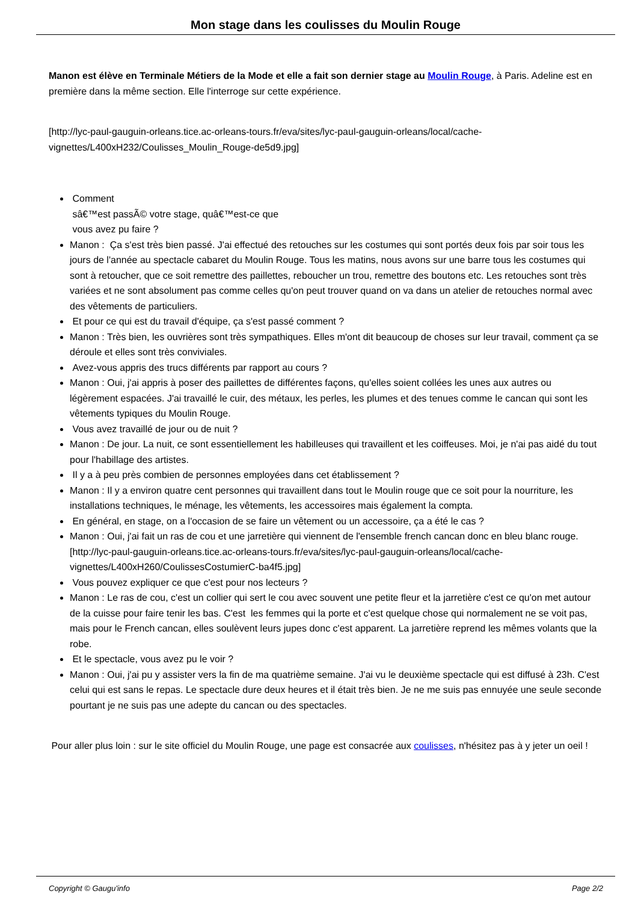Mon stage dans les coulisses du Moulin Rouge
Manon est élève en Terminale Métiers de la Mode et elle a fait son dernier stage au Moulin Rouge, à Paris. Adeline est en première dans la même section. Elle l'interroge sur cette expérience.
[http://lyc-paul-gauguin-orleans.tice.ac-orleans-tours.fr/eva/sites/lyc-paul-gauguin-orleans/local/cache-vignettes/L400xH232/Coulisses_Moulin_Rouge-de5d9.jpg]
Comment
sâ€™est passÃ© votre stage, quâ€™est-ce que
vous avez pu faire ?
Manon : Ça s'est très bien passé. J'ai effectué des retouches sur les costumes qui sont portés deux fois par soir tous les jours de l'année au spectacle cabaret du Moulin Rouge. Tous les matins, nous avons sur une barre tous les costumes qui sont à retoucher, que ce soit remettre des paillettes, reboucher un trou, remettre des boutons etc. Les retouches sont très variées et ne sont absolument pas comme celles qu'on peut trouver quand on va dans un atelier de retouches normal avec des vêtements de particuliers.
Et pour ce qui est du travail d'équipe, ça s'est passé comment ?
Manon : Très bien, les ouvrières sont très sympathiques. Elles m'ont dit beaucoup de choses sur leur travail, comment ça se déroule et elles sont très conviviales.
Avez-vous appris des trucs différents par rapport au cours ?
Manon : Oui, j'ai appris à poser des paillettes de différentes façons, qu'elles soient collées les unes aux autres ou légèrement espacées. J'ai travaillé le cuir, des métaux, les perles, les plumes et des tenues comme le cancan qui sont les vêtements typiques du Moulin Rouge.
Vous avez travaillé de jour ou de nuit ?
Manon : De jour. La nuit, ce sont essentiellement les habilleuses qui travaillent et les coiffeuses. Moi, je n'ai pas aidé du tout pour l'habillage des artistes.
Il y a à peu près combien de personnes employées dans cet établissement ?
Manon : Il y a environ quatre cent personnes qui travaillent dans tout le Moulin rouge que ce soit pour la nourriture, les installations techniques, le ménage, les vêtements, les accessoires mais également la compta.
En général, en stage, on a l'occasion de se faire un vêtement ou un accessoire, ça a été le cas ?
Manon : Oui, j'ai fait un ras de cou et une jarretière qui viennent de l'ensemble french cancan donc en bleu blanc rouge.
[http://lyc-paul-gauguin-orleans.tice.ac-orleans-tours.fr/eva/sites/lyc-paul-gauguin-orleans/local/cache-vignettes/L400xH260/CoulissesCostumierC-ba4f5.jpg]
Vous pouvez expliquer ce que c'est pour nos lecteurs ?
Manon : Le ras de cou, c'est un collier qui sert le cou avec souvent une petite fleur et la jarretière c'est ce qu'on met autour de la cuisse pour faire tenir les bas. C'est les femmes qui la porte et c'est quelque chose qui normalement ne se voit pas, mais pour le French cancan, elles soulèvent leurs jupes donc c'est apparent. La jarretière reprend les mêmes volants que la robe.
Et le spectacle, vous avez pu le voir ?
Manon : Oui, j'ai pu y assister vers la fin de ma quatrième semaine. J'ai vu le deuxième spectacle qui est diffusé à 23h. C'est celui qui est sans le repas. Le spectacle dure deux heures et il était très bien. Je ne me suis pas ennuyée une seule seconde pourtant je ne suis pas une adepte du cancan ou des spectacles.
Pour aller plus loin : sur le site officiel du Moulin Rouge, une page est consacrée aux coulisses, n'hésitez pas à y jeter un oeil !
Copyright © Gaugu'info Page 2/2